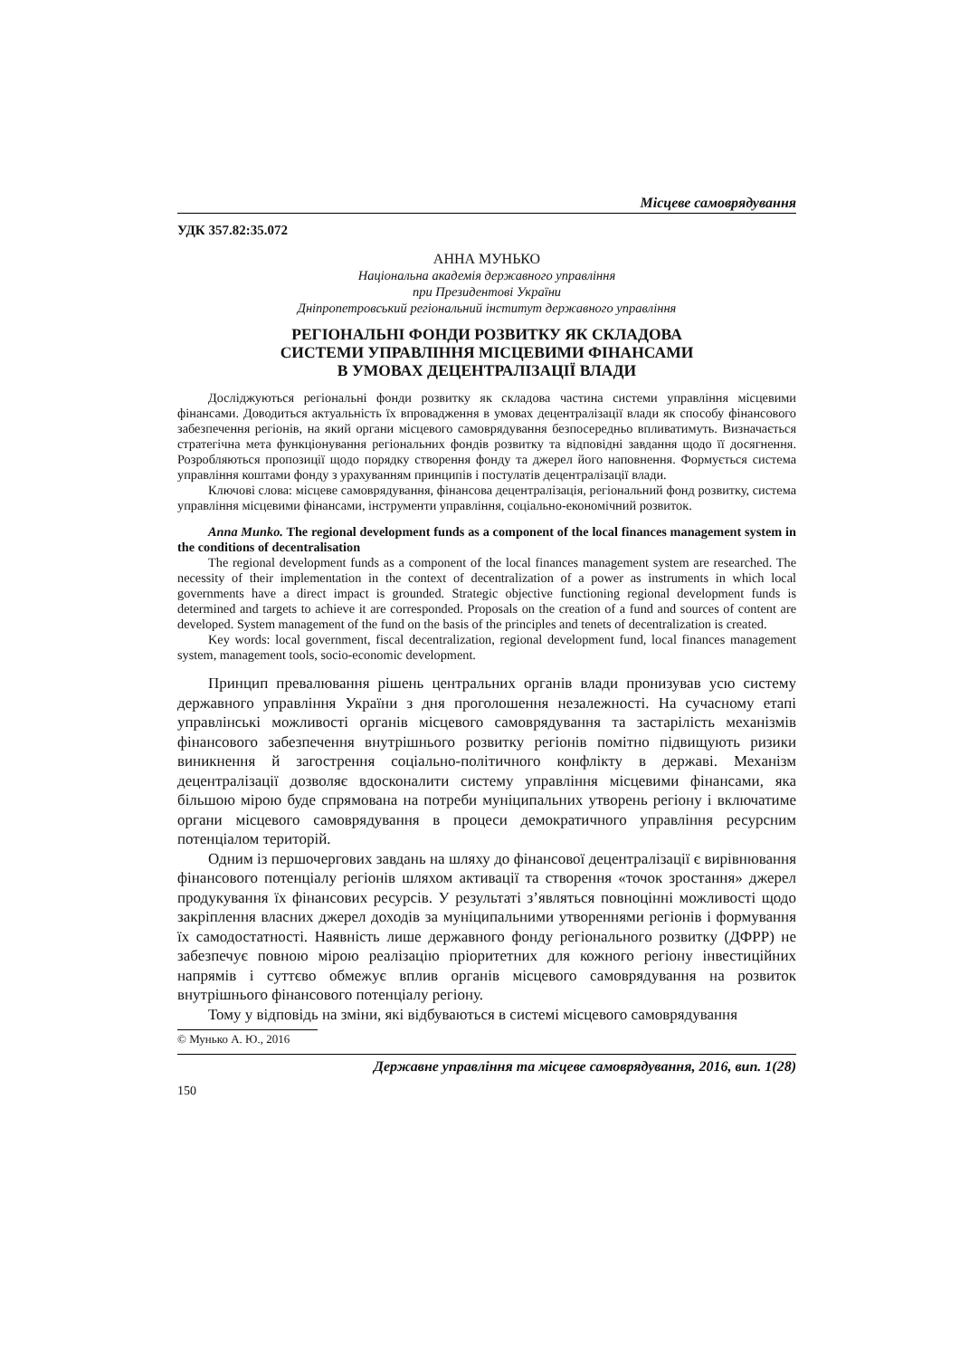Місцеве самоврядування
УДК 357.82:35.072
АННА МУНЬКО
Національна академія державного управління
при Президентові України
Дніпропетровський регіональний інститут державного управління
РЕГІОНАЛЬНІ ФОНДИ РОЗВИТКУ ЯК СКЛАДОВА
СИСТЕМИ УПРАВЛІННЯ МІСЦЕВИМИ ФІНАНСАМИ
В УМОВАХ ДЕЦЕНТРАЛІЗАЦІЇ ВЛАДИ
Досліджуються регіональні фонди розвитку як складова частина системи управління місцевими фінансами. Доводиться актуальність їх впровадження в умовах децентралізації влади як способу фінансового забезпечення регіонів, на який органи місцевого самоврядування безпосередньо впливатимуть. Визначається стратегічна мета функціонування регіональних фондів розвитку та відповідні завдання щодо її досягнення. Розробляються пропозиції щодо порядку створення фонду та джерел його наповнення. Формується система управління коштами фонду з урахуванням принципів і постулатів децентралізації влади.
Ключові слова: місцеве самоврядування, фінансова децентралізація, регіональний фонд розвитку, система управління місцевими фінансами, інструменти управління, соціально-економічний розвиток.
Anna Munko. The regional development funds as a component of the local finances management system in the conditions of decentralisation
The regional development funds as a component of the local finances management system are researched. The necessity of their implementation in the context of decentralization of a power as instruments in which local governments have a direct impact is grounded. Strategic objective functioning regional development funds is determined and targets to achieve it are corresponded. Proposals on the creation of a fund and sources of content are developed. System management of the fund on the basis of the principles and tenets of decentralization is created.
Key words: local government, fiscal decentralization, regional development fund, local finances management system, management tools, socio-economic development.
Принцип превалювання рішень центральних органів влади пронизував усю систему державного управління України з дня проголошення незалежності. На сучасному етапі управлінські можливості органів місцевого самоврядування та застарілість механізмів фінансового забезпечення внутрішнього розвитку регіонів помітно підвищують ризики виникнення й загострення соціально-політичного конфлікту в державі. Механізм децентралізації дозволяє вдосконалити систему управління місцевими фінансами, яка більшою мірою буде спрямована на потреби муніципальних утворень регіону і включатиме органи місцевого самоврядування в процеси демократичного управління ресурсним потенціалом територій.
Одним із першочергових завдань на шляху до фінансової децентралізації є вирівнювання фінансового потенціалу регіонів шляхом активації та створення «точок зростання» джерел продукування їх фінансових ресурсів. У результаті з’являться повноцінні можливості щодо закріплення власних джерел доходів за муніципальними утвореннями регіонів і формування їх самодостатності. Наявність лише державного фонду регіонального розвитку (ДФРР) не забезпечує повною мірою реалізацію пріоритетних для кожного регіону інвестиційних напрямів і суттєво обмежує вплив органів місцевого самоврядування на розвиток внутрішнього фінансового потенціалу регіону.
Тому у відповідь на зміни, які відбуваються в системі місцевого самоврядування
© Мунько А. Ю., 2016
Державне управління та місцеве самоврядування, 2016, вип. 1(28)
150